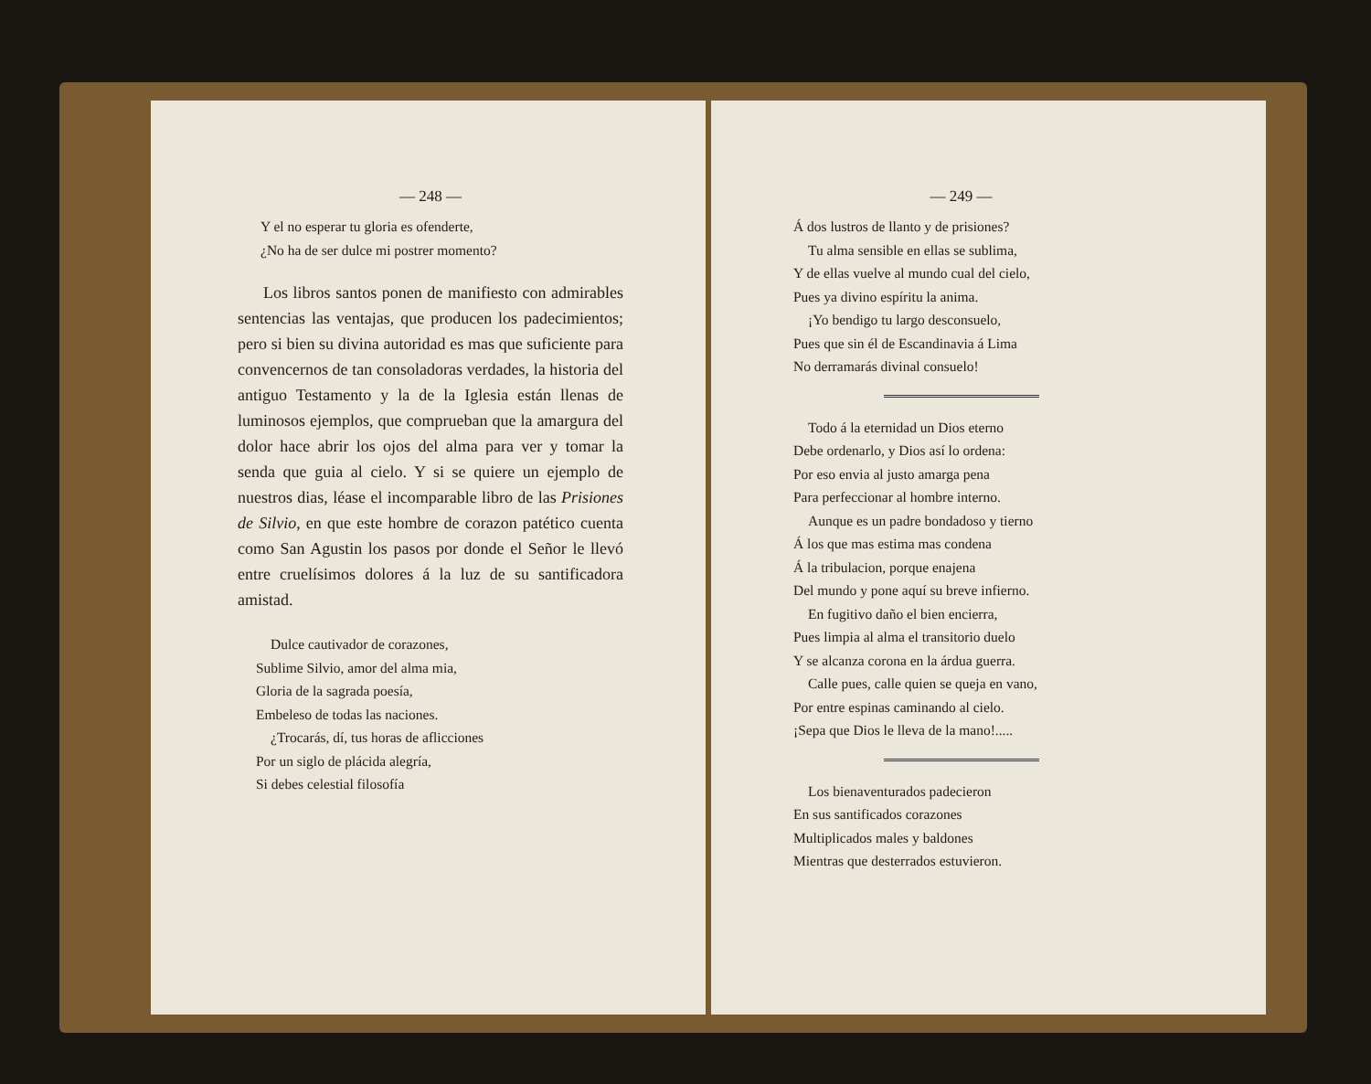— 248 —
Y el no esperar tu gloria es ofenderte,
¿No ha de ser dulce mi postrer momento?
Los libros santos ponen de manifiesto con admirables sentencias las ventajas, que producen los padecimientos; pero si bien su divina autoridad es mas que suficiente para convencernos de tan consoladoras verdades, la historia del antiguo Testamento y la de la Iglesia están llenas de luminosos ejemplos, que comprueban que la amargura del dolor hace abrir los ojos del alma para ver y tomar la senda que guia al cielo. Y si se quiere un ejemplo de nuestros dias, léase el incomparable libro de las Prisiones de Silvio, en que este hombre de corazon patético cuenta como San Agustin los pasos por donde el Señor le llevó entre cruelísimos dolores á la luz de su santificadora amistad.
Dulce cautivador de corazones,
Sublime Silvio, amor del alma mia,
Gloria de la sagrada poesía,
Embeleso de todas las naciones.
¿Trocarás, dí, tus horas de aflicciones
Por un siglo de plácida alegría,
Si debes celestial filosofía
— 249 —
Á dos lustros de llanto y de prisiones?
Tu alma sensible en ellas se sublima,
Y de ellas vuelve al mundo cual del cielo,
Pues ya divino espíritu la anima.
¡Yo bendigo tu largo desconsuelo,
Pues que sin él de Escandinavia á Lima
No derramarás divinal consuelo!
Todo á la eternidad un Dios eterno
Debe ordenarlo, y Dios así lo ordena:
Por eso envia al justo amarga pena
Para perfeccionar al hombre interno.
Aunque es un padre bondadoso y tierno
Á los que mas estima mas condena
Á la tribulacion, porque enajena
Del mundo y pone aquí su breve infierno.
En fugitivo daño el bien encierra,
Pues limpia al alma el transitorio duelo
Y se alcanza corona en la árdua guerra.
Calle pues, calle quien se queja en vano,
Por entre espinas caminando al cielo.
¡Sepa que Dios le lleva de la mano!.....
Los bienaventurados padecieron
En sus santificados corazones
Multiplicados males y baldones
Mientras que desterrados estuvieron.